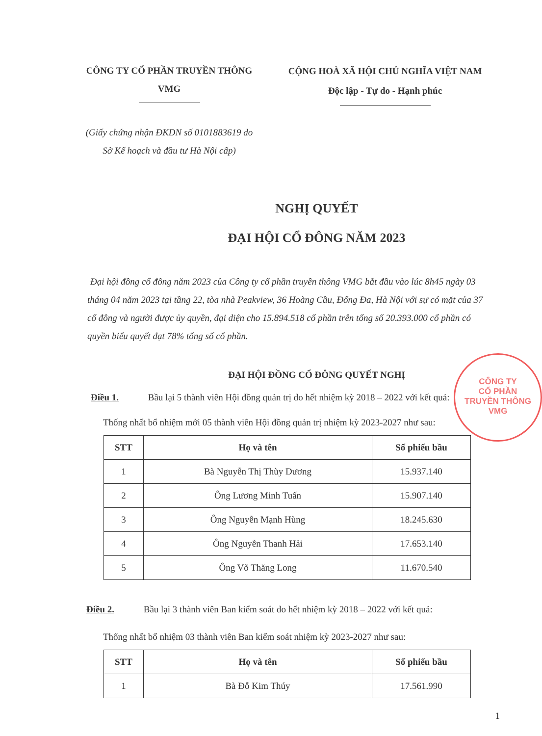CÔNG TY CỔ PHẦN TRUYỀN THÔNG
VMG
CỘNG HOÀ XÃ HỘI CHỦ NGHĨA VIỆT NAM
Độc lập - Tự do - Hạnh phúc
(Giấy chứng nhận ĐKDN số 0101883619 do
Sở Kế hoạch và đầu tư Hà Nội cấp)
NGHỊ QUYẾT
ĐẠI HỘI CỔ ĐÔNG NĂM 2023
Đại hội đồng cổ đông năm 2023 của Công ty cổ phần truyền thông VMG bắt đầu vào lúc 8h45 ngày 03 tháng 04 năm 2023 tại tầng 22, tòa nhà Peakview, 36 Hoàng Cầu, Đống Đa, Hà Nội với sự có mặt của 37 cổ đông và người được ủy quyền, đại diện cho 15.894.518 cổ phần trên tổng số 20.393.000 cổ phần có quyền biểu quyết đạt 78% tổng số cổ phần.
ĐẠI HỘI ĐỒNG CỔ ĐÔNG QUYẾT NGHỊ
Điều 1. Bầu lại 5 thành viên Hội đồng quản trị do hết nhiệm kỳ 2018 – 2022 với kết quả:
Thống nhất bổ nhiệm mới 05 thành viên Hội đồng quản trị nhiệm kỳ 2023-2027 như sau:
| STT | Họ và tên | Số phiếu bầu |
| --- | --- | --- |
| 1 | Bà Nguyễn Thị Thùy Dương | 15.937.140 |
| 2 | Ông Lương Minh Tuấn | 15.907.140 |
| 3 | Ông Nguyễn Mạnh Hùng | 18.245.630 |
| 4 | Ông Nguyễn Thanh Hải | 17.653.140 |
| 5 | Ông Võ Thăng Long | 11.670.540 |
Điều 2. Bầu lại 3 thành viên Ban kiểm soát do hết nhiệm kỳ 2018 – 2022 với kết quả:
Thống nhất bổ nhiệm 03 thành viên Ban kiểm soát nhiệm kỳ 2023-2027 như sau:
| STT | Họ và tên | Số phiếu bầu |
| --- | --- | --- |
| 1 | Bà Đỗ Kim Thúy | 17.561.990 |
CÔNG TY
CỔ PHẦN
TRUYỀN THÔNG
VMG
1